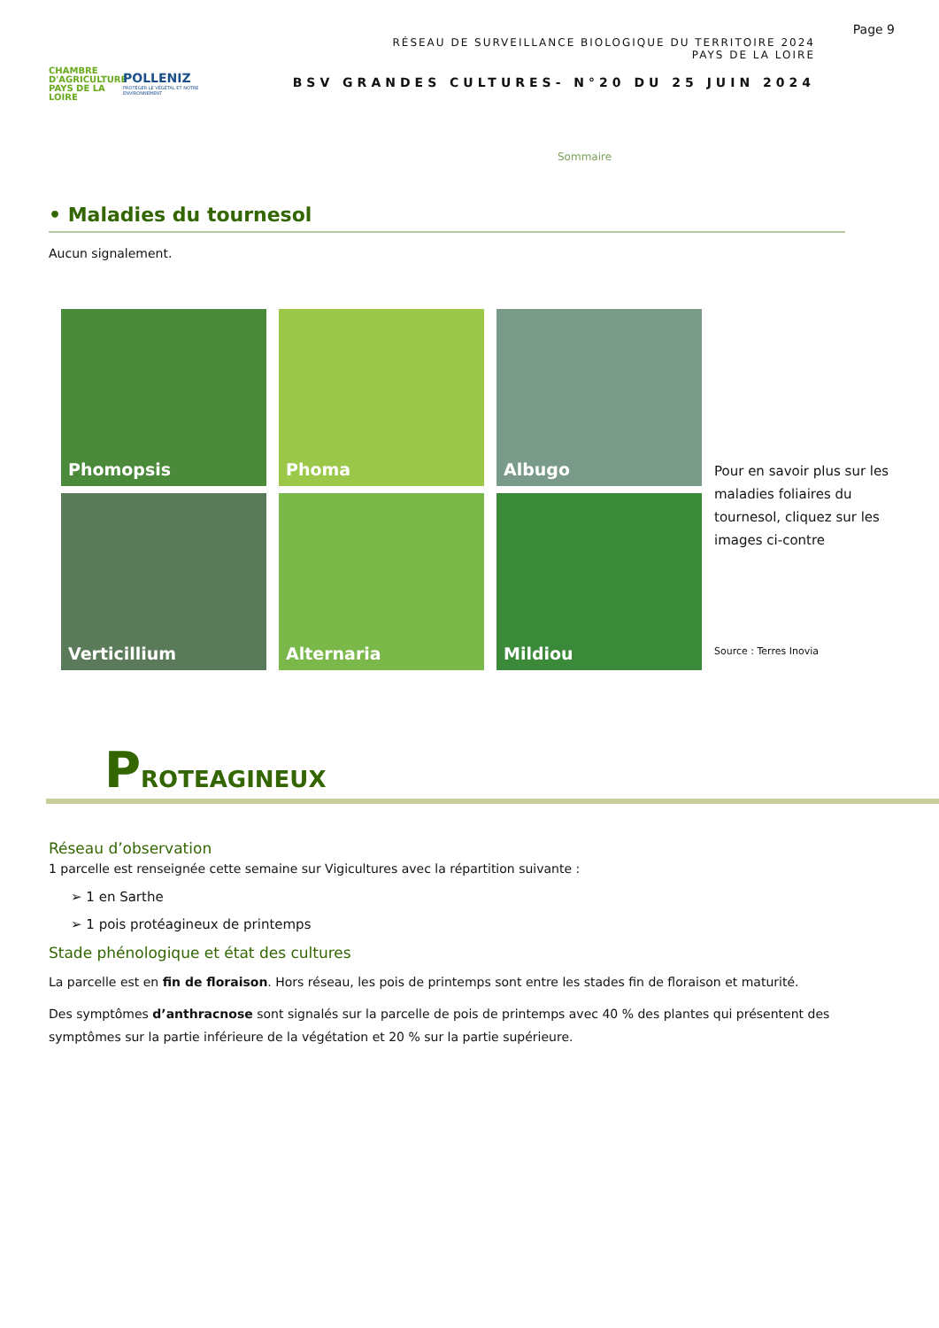CHAMBRE D'AGRICULTURE
PAYS DE LA LOIRE
POLLENIZ
PROTÉGER LE VÉGÉTAL ET NOTRE ENVIRONNEMENT
RÉSEAU DE SURVEILLANCE BIOLOGIQUE DU TERRITOIRE 2024
PAYS DE LA LOIRE
BSV GRANDES CULTURES- N°20 DU 25 JUIN 2024
Page 9
Sommaire
• Maladies du tournesol
Aucun signalement.
Phomopsis
Phoma
Albugo
Verticillium
Alternaria
Mildiou
Pour en savoir plus sur les maladies foliaires du tournesol, cliquez sur les images ci-contre
Source : Terres Inovia
PROTEAGINEUX
Réseau d’observation
1 parcelle est renseignée cette semaine sur Vigicultures avec la répartition suivante :
➢ 1 en Sarthe
➢ 1 pois protéagineux de printemps
Stade phénologique et état des cultures
La parcelle est en fin de floraison. Hors réseau, les pois de printemps sont entre les stades fin de floraison et maturité.
Des symptômes d’anthracnose sont signalés sur la parcelle de pois de printemps avec 40 % des plantes qui présentent des symptômes sur la partie inférieure de la végétation et 20 % sur la partie supérieure.